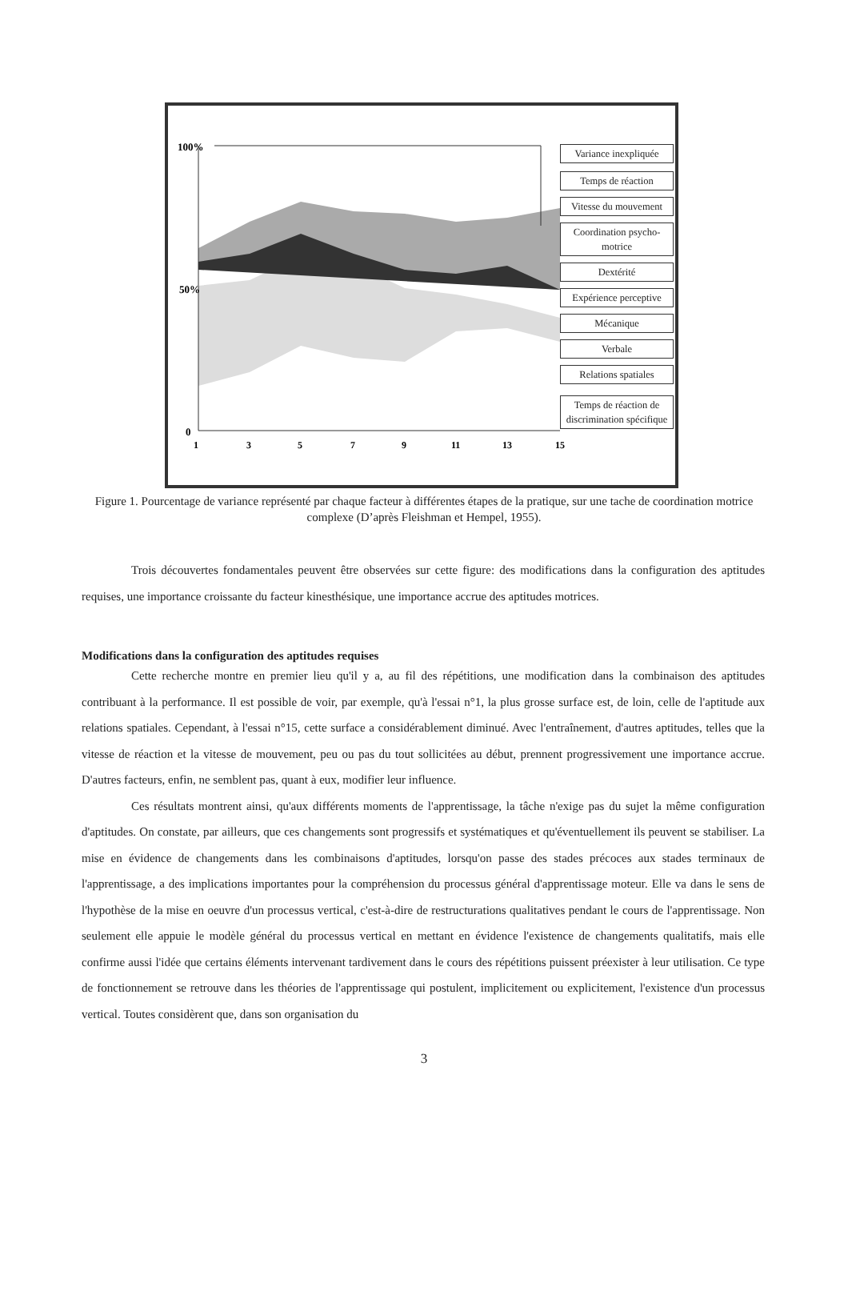100%
50%
0
1
3
5
7
9
11
13
15
Variance inexpliquée
Temps de réaction
Vitesse du mouvement
Coordination psycho-motrice
Dextérité
Expérience perceptive
Mécanique
Verbale
Relations spatiales
Temps de réaction de discrimination spécifique
Figure 1. Pourcentage de variance représenté par chaque facteur à différentes étapes de la pratique, sur une tache de coordination motrice complexe (D’après Fleishman et Hempel, 1955).
Trois découvertes fondamentales peuvent être observées sur cette figure: des modifications dans la configuration des aptitudes requises, une importance croissante du facteur kinesthésique, une importance accrue des aptitudes motrices.
Modifications dans la configuration des aptitudes requises
Cette recherche montre en premier lieu qu'il y a, au fil des répétitions, une modification dans la combinaison des aptitudes contribuant à la performance. Il est possible de voir, par exemple, qu'à l'essai n°1, la plus grosse surface est, de loin, celle de l'aptitude aux relations spatiales. Cependant, à l'essai n°15, cette surface a considérablement diminué. Avec l'entraînement, d'autres aptitudes, telles que la vitesse de réaction et la vitesse de mouvement, peu ou pas du tout sollicitées au début, prennent progressivement une importance accrue. D'autres facteurs, enfin, ne semblent pas, quant à eux, modifier leur influence.
Ces résultats montrent ainsi, qu'aux différents moments de l'apprentissage, la tâche n'exige pas du sujet la même configuration d'aptitudes. On constate, par ailleurs, que ces changements sont progressifs et systématiques et qu'éventuellement ils peuvent se stabiliser. La mise en évidence de changements dans les combinaisons d'aptitudes, lorsqu'on passe des stades précoces aux stades terminaux de l'apprentissage, a des implications importantes pour la compréhension du processus général d'apprentissage moteur. Elle va dans le sens de l'hypothèse de la mise en oeuvre d'un processus vertical, c'est-à-dire de restructurations qualitatives pendant le cours de l'apprentissage. Non seulement elle appuie le modèle général du processus vertical en mettant en évidence l'existence de changements qualitatifs, mais elle confirme aussi l'idée que certains éléments intervenant tardivement dans le cours des répétitions puissent préexister à leur utilisation. Ce type de fonctionnement se retrouve dans les théories de l'apprentissage qui postulent, implicitement ou explicitement, l'existence d'un processus vertical. Toutes considèrent que, dans son organisation du
3